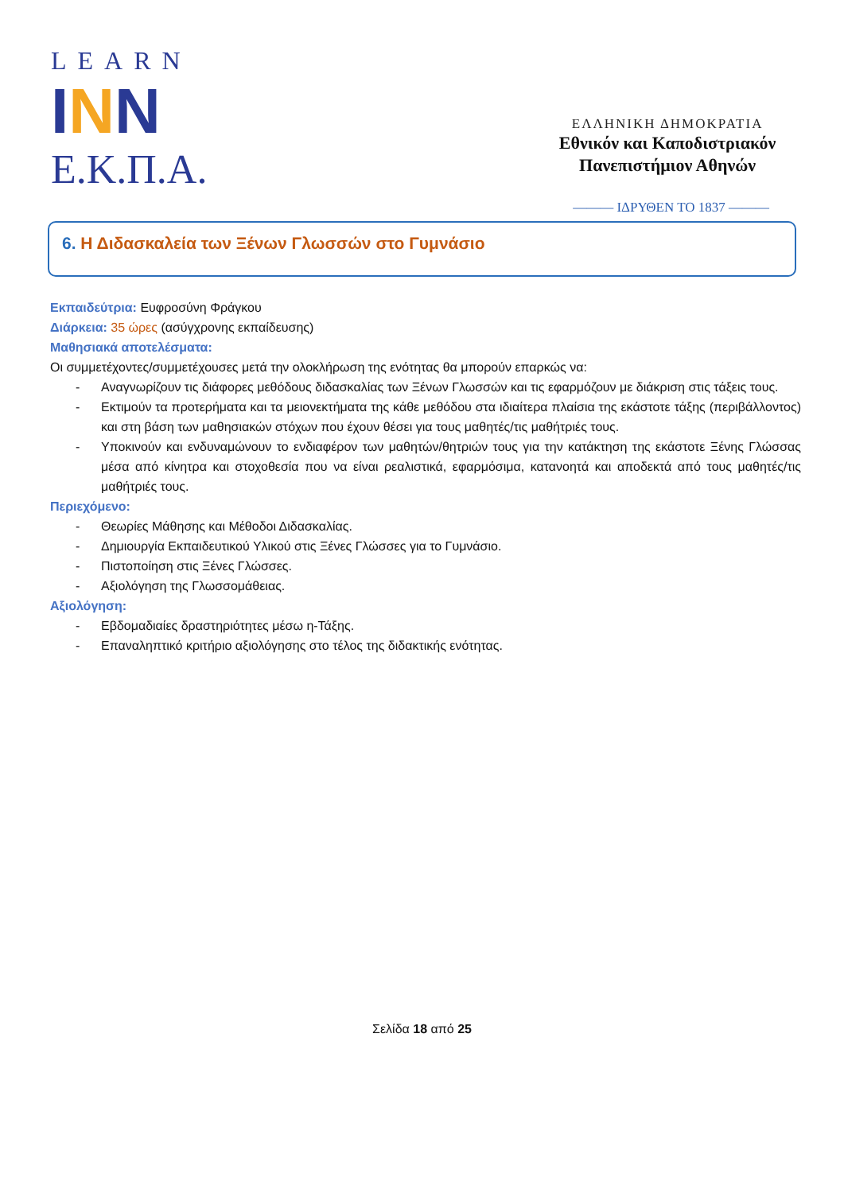LEARN
INN
Ε.Κ.Π.Α.
ΕΛΛΗΝΙΚΗ ΔΗΜΟΚΡΑΤΙΑ
Εθνικόν και Καποδιστριακόν
Πανεπιστήμιον Αθηνών
——— ΙΔΡΥΘΕΝ ΤΟ 1837 ———
6. Η Διδασκαλεία των Ξένων Γλωσσών στο Γυμνάσιο
Εκπαιδεύτρια: Ευφροσύνη Φράγκου
Διάρκεια: 35 ώρες (ασύγχρονης εκπαίδευσης)
Μαθησιακά αποτελέσματα:
Οι συμμετέχοντες/συμμετέχουσες μετά την ολοκλήρωση της ενότητας θα μπορούν επαρκώς να:
- Αναγνωρίζουν τις διάφορες μεθόδους διδασκαλίας των Ξένων Γλωσσών και τις εφαρμόζουν με διάκριση στις τάξεις τους.
- Εκτιμούν τα προτερήματα και τα μειονεκτήματα της κάθε μεθόδου στα ιδιαίτερα πλαίσια της εκάστοτε τάξης (περιβάλλοντος) και στη βάση των μαθησιακών στόχων που έχουν θέσει για τους μαθητές/τις μαθήτριές τους.
- Υποκινούν και ενδυναμώνουν το ενδιαφέρον των μαθητών/θητριών τους για την κατάκτηση της εκάστοτε Ξένης Γλώσσας μέσα από κίνητρα και στοχοθεσία που να είναι ρεαλιστικά, εφαρμόσιμα, κατανοητά και αποδεκτά από τους μαθητές/τις μαθήτριές τους.
Περιεχόμενο:
- Θεωρίες Μάθησης και Μέθοδοι Διδασκαλίας.
- Δημιουργία Εκπαιδευτικού Υλικού στις Ξένες Γλώσσες για το Γυμνάσιο.
- Πιστοποίηση στις Ξένες Γλώσσες.
- Αξιολόγηση της Γλωσσομάθειας.
Αξιολόγηση:
- Εβδομαδιαίες δραστηριότητες μέσω η-Τάξης.
- Επαναληπτικό κριτήριο αξιολόγησης στο τέλος της διδακτικής ενότητας.
Σελίδα 18 από 25